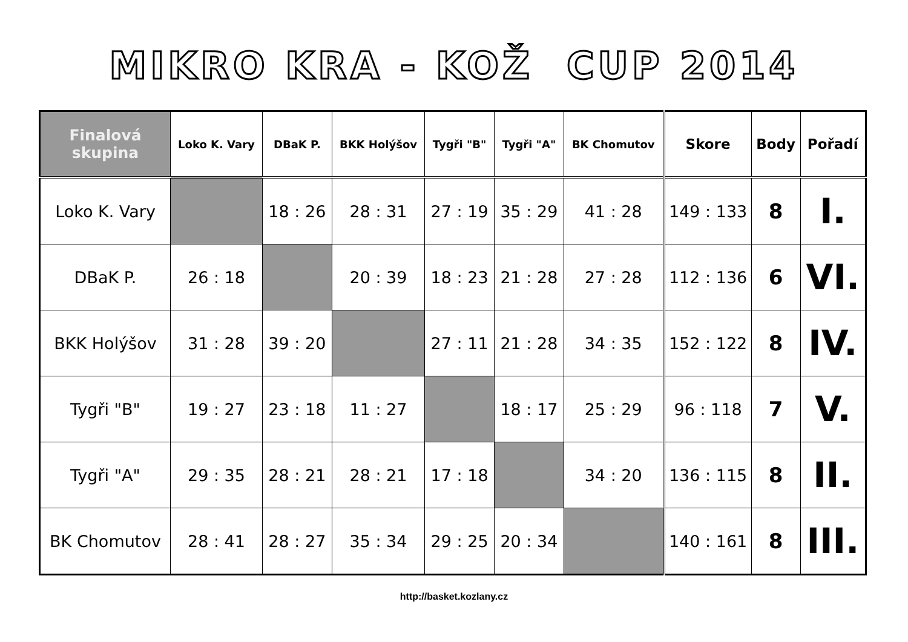MIKRO KRA - KOŽ CUP 2014
| Finalová skupina | Loko K. Vary | DBaK P. | BKK Holýšov | Tygři "B" | Tygři "A" | BK Chomutov | Skore | Body | Pořadí |
| --- | --- | --- | --- | --- | --- | --- | --- | --- | --- |
| Loko K. Vary | | 18 : 26 | 28 : 31 | 27 : 19 | 35 : 29 | 41 : 28 | 149 : 133 | 8 | I. |
| DBaK P. | 26 : 18 | | 20 : 39 | 18 : 23 | 21 : 28 | 27 : 28 | 112 : 136 | 6 | VI. |
| BKK Holýšov | 31 : 28 | 39 : 20 | | 27 : 11 | 21 : 28 | 34 : 35 | 152 : 122 | 8 | IV. |
| Tygři "B" | 19 : 27 | 23 : 18 | 11 : 27 | | 18 : 17 | 25 : 29 | 96 : 118 | 7 | V. |
| Tygři "A" | 29 : 35 | 28 : 21 | 28 : 21 | 17 : 18 | | 34 : 20 | 136 : 115 | 8 | II. |
| BK Chomutov | 28 : 41 | 28 : 27 | 35 : 34 | 29 : 25 | 20 : 34 | | 140 : 161 | 8 | III. |
http://basket.kozlany.cz